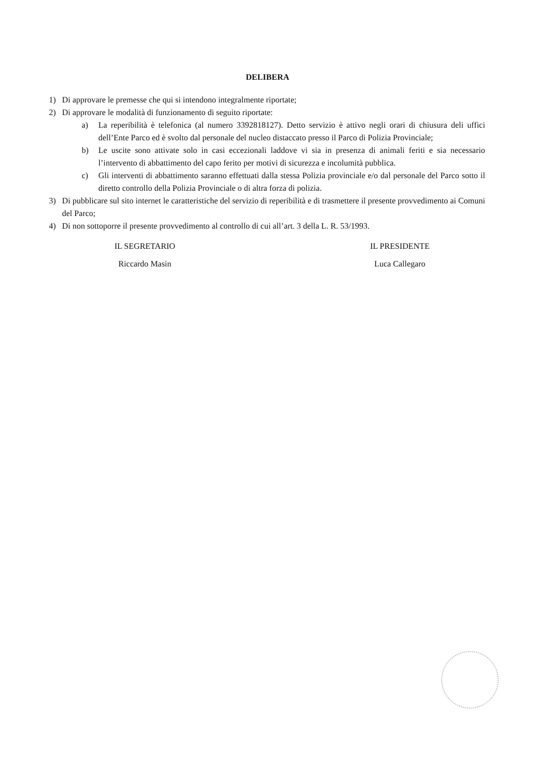DELIBERA
1) Di approvare le premesse che qui si intendono integralmente riportate;
2) Di approvare le modalità di funzionamento di seguito riportate:
a) La reperibilità è telefonica (al numero 3392818127). Detto servizio è attivo negli orari di chiusura deli uffici dell’Ente Parco ed è svolto dal personale del nucleo distaccato presso il Parco di Polizia Provinciale;
b) Le uscite sono attivate solo in casi eccezionali laddove vi sia in presenza di animali feriti e sia necessario l’intervento di abbattimento del capo ferito per motivi di sicurezza e incolumità pubblica.
c) Gli interventi di abbattimento saranno effettuati dalla stessa Polizia provinciale e/o dal personale del Parco sotto il diretto controllo della Polizia Provinciale o di altra forza di polizia.
3) Di pubblicare sul sito internet le caratteristiche del servizio di reperibilità e di trasmettere il presente provvedimento ai Comuni del Parco;
4) Di non sottoporre il presente provvedimento al controllo di cui all’art. 3 della L. R. 53/1993.
IL SEGRETARIO
Riccardo Masin
IL PRESIDENTE
Luca Callegaro